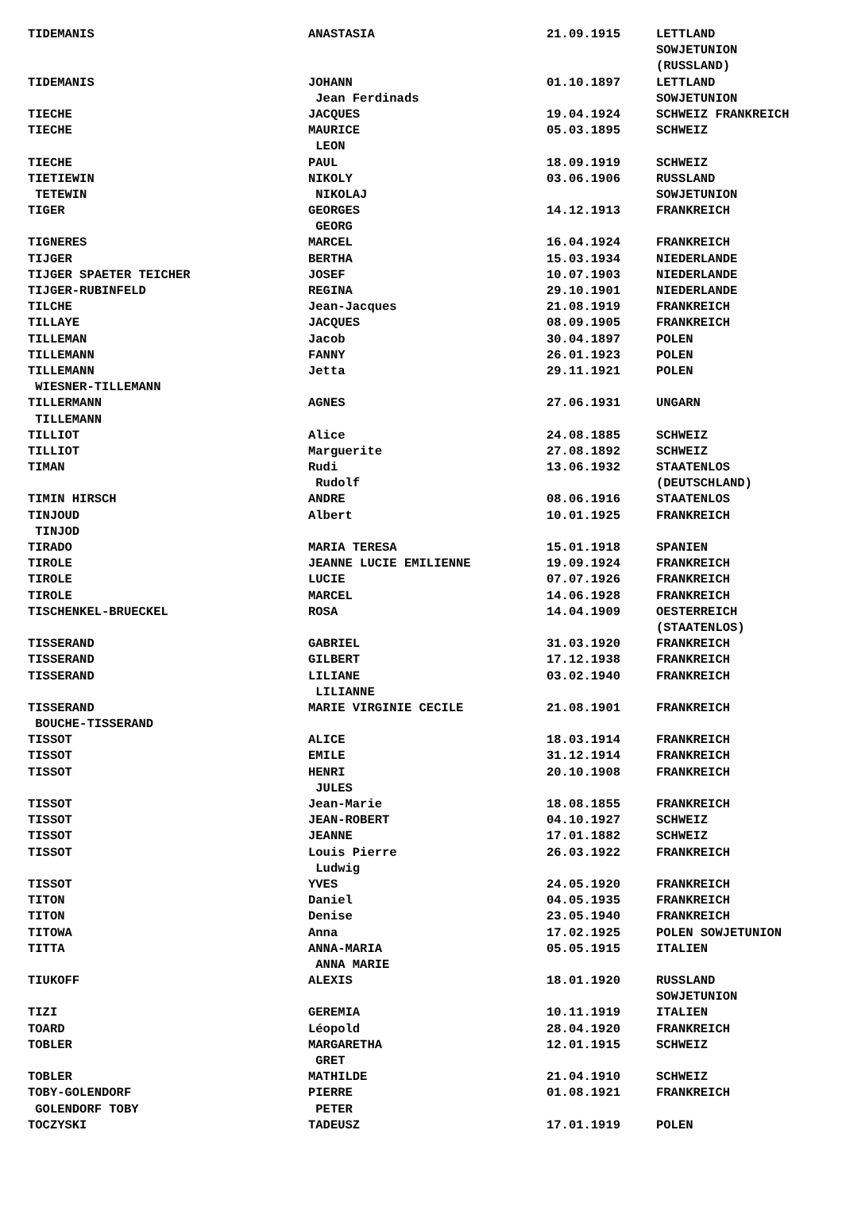| TIDEMANIS | ANASTASIA | 21.09.1915 | LETTLAND |
| | | | SOWJETUNION |
| | | | (RUSSLAND) |
| TIDEMANIS | JOHANN | 01.10.1897 | LETTLAND |
| | Jean Ferdinads | | SOWJETUNION |
| TIECHE | JACQUES | 19.04.1924 | SCHWEIZ FRANKREICH |
| TIECHE | MAURICE | 05.03.1895 | SCHWEIZ |
| | LEON | | |
| TIECHE | PAUL | 18.09.1919 | SCHWEIZ |
| TIETIEWIN | NIKOLY | 03.06.1906 | RUSSLAND |
| TETEWIN | NIKOLAJ | | SOWJETUNION |
| TIGER | GEORGES | 14.12.1913 | FRANKREICH |
| | GEORG | | |
| TIGNERES | MARCEL | 16.04.1924 | FRANKREICH |
| TIJGER | BERTHA | 15.03.1934 | NIEDERLANDE |
| TIJGER SPAETER TEICHER | JOSEF | 10.07.1903 | NIEDERLANDE |
| TIJGER-RUBINFELD | REGINA | 29.10.1901 | NIEDERLANDE |
| TILCHE | Jean-Jacques | 21.08.1919 | FRANKREICH |
| TILLAYE | JACQUES | 08.09.1905 | FRANKREICH |
| TILLEMAN | Jacob | 30.04.1897 | POLEN |
| TILLEMANN | FANNY | 26.01.1923 | POLEN |
| TILLEMANN | Jetta | 29.11.1921 | POLEN |
| WIESNER-TILLEMANN | | | |
| TILLERMANN | AGNES | 27.06.1931 | UNGARN |
| TILLEMANN | | | |
| TILLIOT | Alice | 24.08.1885 | SCHWEIZ |
| TILLIOT | Marguerite | 27.08.1892 | SCHWEIZ |
| TIMAN | Rudi | 13.06.1932 | STAATENLOS |
| | Rudolf | | (DEUTSCHLAND) |
| TIMIN HIRSCH | ANDRE | 08.06.1916 | STAATENLOS |
| TINJOUD | Albert | 10.01.1925 | FRANKREICH |
| TINJOD | | | |
| TIRADO | MARIA TERESA | 15.01.1918 | SPANIEN |
| TIROLE | JEANNE LUCIE EMILIENNE | 19.09.1924 | FRANKREICH |
| TIROLE | LUCIE | 07.07.1926 | FRANKREICH |
| TIROLE | MARCEL | 14.06.1928 | FRANKREICH |
| TISCHENKEL-BRUECKEL | ROSA | 14.04.1909 | OESTERREICH |
| | | | (STAATENLOS) |
| TISSERAND | GABRIEL | 31.03.1920 | FRANKREICH |
| TISSERAND | GILBERT | 17.12.1938 | FRANKREICH |
| TISSERAND | LILIANE | 03.02.1940 | FRANKREICH |
| | LILIANNE | | |
| TISSERAND | MARIE VIRGINIE CECILE | 21.08.1901 | FRANKREICH |
| BOUCHE-TISSERAND | | | |
| TISSOT | ALICE | 18.03.1914 | FRANKREICH |
| TISSOT | EMILE | 31.12.1914 | FRANKREICH |
| TISSOT | HENRI | 20.10.1908 | FRANKREICH |
| | JULES | | |
| TISSOT | Jean-Marie | 18.08.1855 | FRANKREICH |
| TISSOT | JEAN-ROBERT | 04.10.1927 | SCHWEIZ |
| TISSOT | JEANNE | 17.01.1882 | SCHWEIZ |
| TISSOT | Louis Pierre | 26.03.1922 | FRANKREICH |
| | Ludwig | | |
| TISSOT | YVES | 24.05.1920 | FRANKREICH |
| TITON | Daniel | 04.05.1935 | FRANKREICH |
| TITON | Denise | 23.05.1940 | FRANKREICH |
| TITOWA | Anna | 17.02.1925 | POLEN SOWJETUNION |
| TITTA | ANNA-MARIA | 05.05.1915 | ITALIEN |
| | ANNA MARIE | | |
| TIUKOFF | ALEXIS | 18.01.1920 | RUSSLAND |
| | | | SOWJETUNION |
| TIZI | GEREMIA | 10.11.1919 | ITALIEN |
| TOARD | Léopold | 28.04.1920 | FRANKREICH |
| TOBLER | MARGARETHA | 12.01.1915 | SCHWEIZ |
| | GRET | | |
| TOBLER | MATHILDE | 21.04.1910 | SCHWEIZ |
| TOBY-GOLENDORF | PIERRE | 01.08.1921 | FRANKREICH |
| GOLENDORF TOBY | PETER | | |
| TOCZYSKI | TADEUSZ | 17.01.1919 | POLEN |